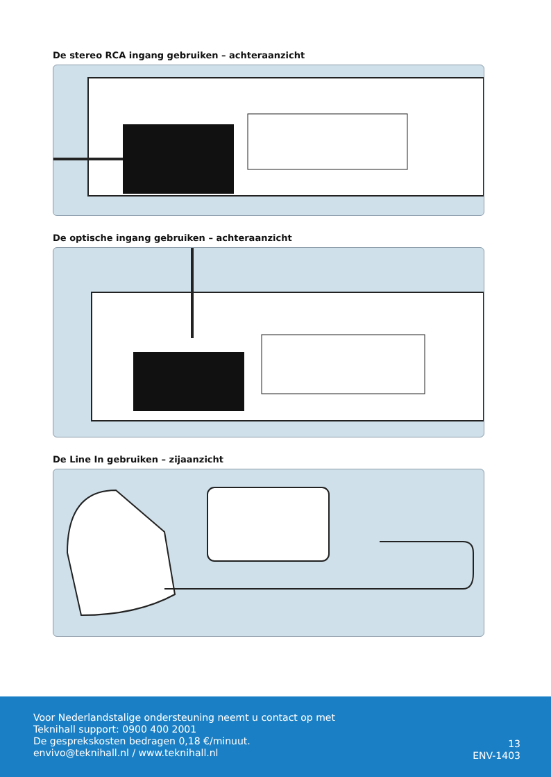De stereo RCA ingang gebruiken – achteraanzicht
De optische ingang gebruiken – achteraanzicht
De Line In gebruiken – zijaanzicht
Voor Nederlandstalige ondersteuning neemt u contact op met
Teknihall support: 0900 400 2001
De gesprekskosten bedragen 0,18 €/minuut.
envivo@teknihall.nl / www.teknihall.nl
13
ENV-1403